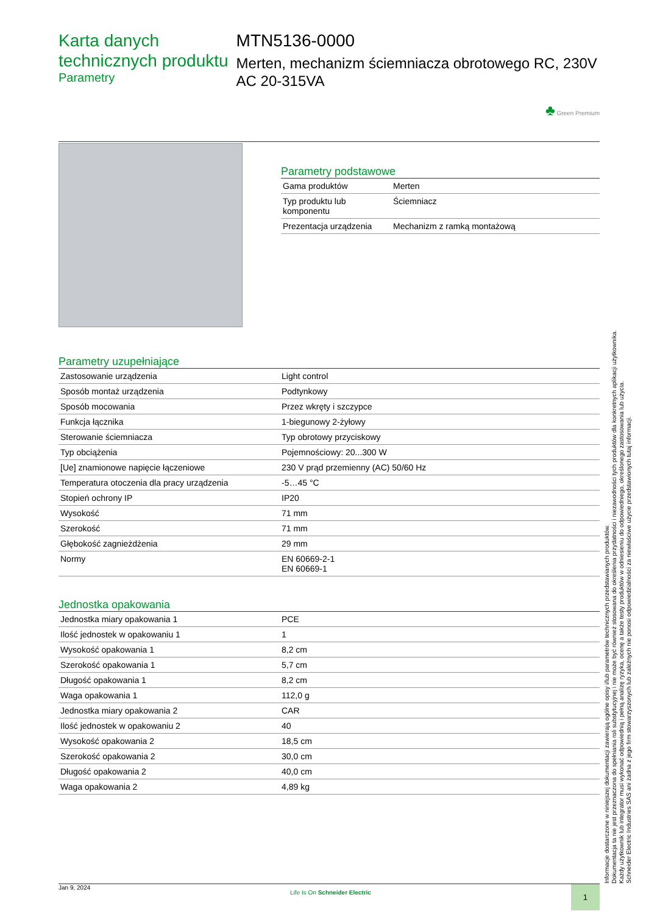Karta danych technicznych produktu
Parametry
MTN5136-0000
Merten, mechanizm ściemniacza obrotowego RC, 230V AC 20-315VA
♣ Green Premium
Parametry podstawowe
| Gama produktów | Merten |
| Typ produktu lub komponentu | Ściemniacz |
| Prezentacja urządzenia | Mechanizm z ramką montażową |
Parametry uzupełniające
| Zastosowanie urządzenia | Light control |
| Sposób montaż urządzenia | Podtynkowy |
| Sposób mocowania | Przez wkręty i szczypce |
| Funkcja łącznika | 1-biegunowy 2-żyłowy |
| Sterowanie ściemniacza | Typ obrotowy przyciskowy |
| Typ obciążenia | Pojemnościowy: 20...300 W |
| [Ue] znamionowe napięcie łączeniowe | 230 V prąd przemienny (AC) 50/60 Hz |
| Temperatura otoczenia dla pracy urządzenia | -5…45 °C |
| Stopień ochrony IP | IP20 |
| Wysokość | 71 mm |
| Szerokość | 71 mm |
| Głębokość zagnieżdżenia | 29 mm |
| Normy | EN 60669-2-1 EN 60669-1 |
Jednostka opakowania
| Jednostka miary opakowania 1 | PCE |
| Ilość jednostek w opakowaniu 1 | 1 |
| Wysokość opakowania 1 | 8,2 cm |
| Szerokość opakowania 1 | 5,7 cm |
| Długość opakowania 1 | 8,2 cm |
| Waga opakowania 1 | 112,0 g |
| Jednostka miary opakowania 2 | CAR |
| Ilość jednostek w opakowaniu 2 | 40 |
| Wysokość opakowania 2 | 18,5 cm |
| Szerokość opakowania 2 | 30,0 cm |
| Długość opakowania 2 | 40,0 cm |
| Waga opakowania 2 | 4,89 kg |
Jan 9, 2024 Life Is On Schneider Electric 1
Informacje dostarczone w niniejszej dokumentacji zawierają ogólne opisy i/lub parametrów technicznych przedstawianych produktów.
Dokumentacja ta nie jest przeznaczona do spełniania roli substytucyjnej i nie może być również stosowana do określenia przydatności i niezawodności tych produktów dla konkretnych aplikacji użytkownika.
Każdy użytkownik lub integrator musi wykonać odpowiednią i pełną analizę ryzyka, ocenę a także testy produktów w odniesieniu do odpowiedniego, określonego zastosowania lub użycia.
Schneider Electric Industries SAS ani żadna z jego firm stowarzyszonych lub zależnych nie ponosi odpowiedzialności za niewłaściwe użycie przedstawionych tutaj informacji.